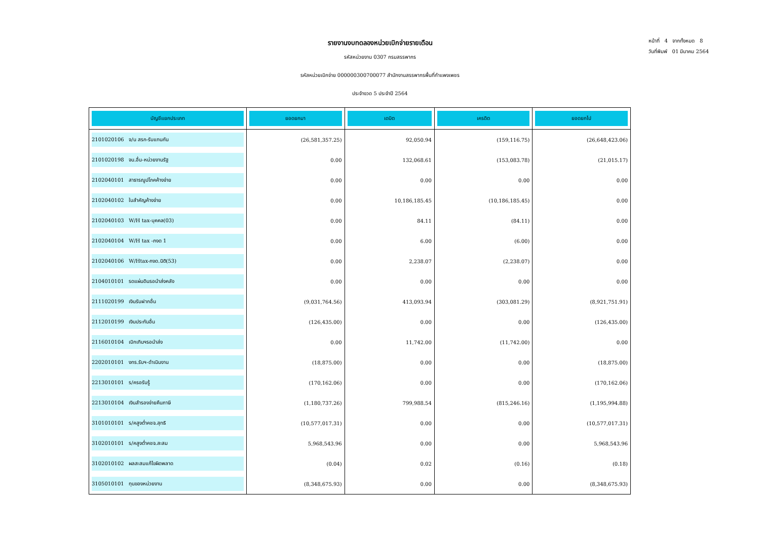หน้าที่ 4 จากทั้งหมด 8
วันที่พิมพ์ 01 มีนาคม 2564
รายงานงบทดลองหน่วยเบิกจ่ายรายเดือน
รหัสหน่วยงาน 0307 กรมสรรพากร
รหัสหน่วยเบิกจ่าย 000000300700077 สำนักงานสรรพากรพื้นที่กำแพงเพชร
ประจำงวด 5 ประจำปี 2564
| บัญชีแยกประเภท | ยอดยกมา | เดบิต | เครดิต | ยอดยกไป |
| --- | --- | --- | --- | --- |
| 2101020106 จ/น สรก-รับแทนกัน | (26,581,357.25) | 92,050.94 | (159,116.75) | (26,648,423.06) |
| 2101020198 จน.อื่น-หน่วยงานรัฐ | 0.00 | 132,068.61 | (153,083.78) | (21,015.17) |
| 2102040101 สาธารณูปโภคค้างจ่าย | 0.00 | 0.00 | 0.00 | 0.00 |
| 2102040102 ใบสำคัญค้างจ่าย | 0.00 | 10,186,185.45 | (10,186,185.45) | 0.00 |
| 2102040103 W/H tax-บุคคล(03) | 0.00 | 84.11 | (84.11) | 0.00 |
| 2102040104 W/H tax -ภงด 1 | 0.00 | 6.00 | (6.00) | 0.00 |
| 2102040106 W/Htax-ภงด.นิติ(53) | 0.00 | 2,238.07 | (2,238.07) | 0.00 |
| 2104010101 รดแผ่นดินรอนำส่งคลัง | 0.00 | 0.00 | 0.00 | 0.00 |
| 2111020199 เงินรับฝากอื่น | (9,031,764.56) | 413,093.94 | (303,081.29) | (8,921,751.91) |
| 2112010199 เงินประกันอื่น | (126,435.00) | 0.00 | 0.00 | (126,435.00) |
| 2116010104 เบิกเกินฯรอนำส่ง | 0.00 | 11,742.00 | (11,742.00) | 0.00 |
| 2202010101 งทร.รับฯ-ดำเนินงาน | (18,875.00) | 0.00 | 0.00 | (18,875.00) |
| 2213010101 ร/ครอรับรู้ | (170,162.06) | 0.00 | 0.00 | (170,162.06) |
| 2213010104 เงินสำรองจ่ายคืนภาษี | (1,180,737.26) | 799,988.54 | (815,246.16) | (1,195,994.88) |
| 3101010101 ร/คสูงต่ำคชจ.สุทธิ | (10,577,017.31) | 0.00 | 0.00 | (10,577,017.31) |
| 3102010101 ร/คสูงต่ำคชจ.สะสม | 5,968,543.96 | 0.00 | 0.00 | 5,968,543.96 |
| 3102010102 ผลสะสมแก้ไขผิดพลาด | (0.04) | 0.02 | (0.16) | (0.18) |
| 3105010101 ทุนของหน่วยงาน | (8,348,675.93) | 0.00 | 0.00 | (8,348,675.93) |